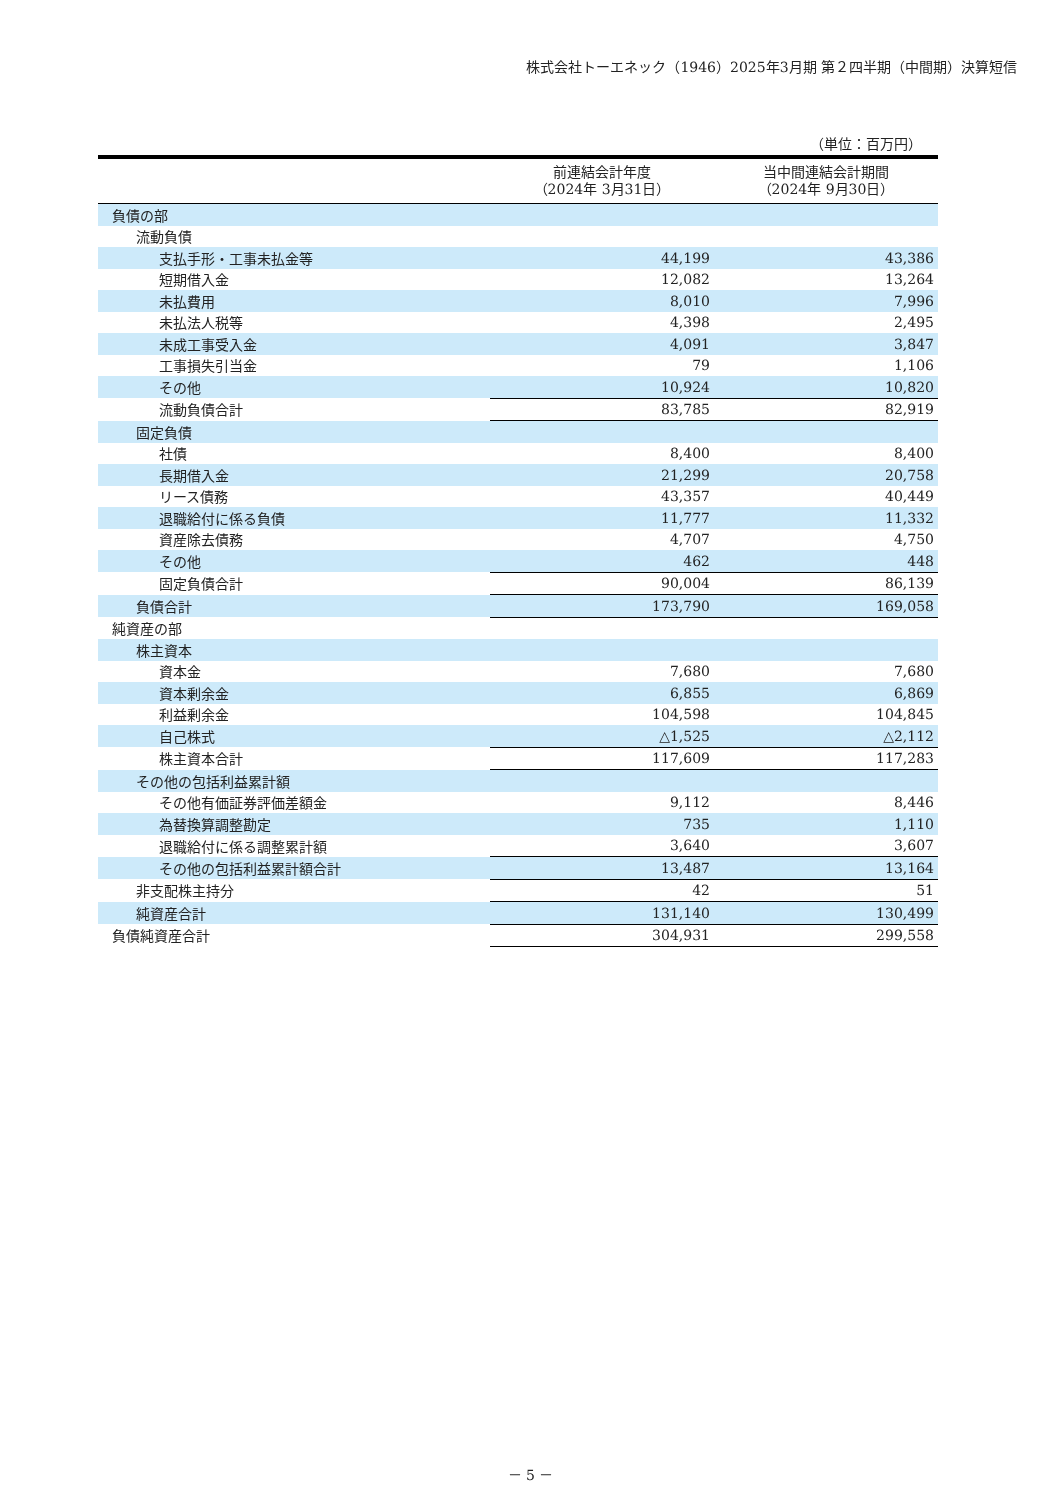株式会社トーエネック（1946）2025年3月期 第２四半期（中間期）決算短信
（単位：百万円）
| | 前連結会計年度 （2024年 3月31日） | 当中間連結会計期間 （2024年 9月30日） |
| --- | --- | --- |
| 負債の部 | | |
| 流動負債 | | |
| 支払手形・工事未払金等 | 44,199 | 43,386 |
| 短期借入金 | 12,082 | 13,264 |
| 未払費用 | 8,010 | 7,996 |
| 未払法人税等 | 4,398 | 2,495 |
| 未成工事受入金 | 4,091 | 3,847 |
| 工事損失引当金 | 79 | 1,106 |
| その他 | 10,924 | 10,820 |
| 流動負債合計 | 83,785 | 82,919 |
| 固定負債 | | |
| 社債 | 8,400 | 8,400 |
| 長期借入金 | 21,299 | 20,758 |
| リース債務 | 43,357 | 40,449 |
| 退職給付に係る負債 | 11,777 | 11,332 |
| 資産除去債務 | 4,707 | 4,750 |
| その他 | 462 | 448 |
| 固定負債合計 | 90,004 | 86,139 |
| 負債合計 | 173,790 | 169,058 |
| 純資産の部 | | |
| 株主資本 | | |
| 資本金 | 7,680 | 7,680 |
| 資本剰余金 | 6,855 | 6,869 |
| 利益剰余金 | 104,598 | 104,845 |
| 自己株式 | △1,525 | △2,112 |
| 株主資本合計 | 117,609 | 117,283 |
| その他の包括利益累計額 | | |
| その他有価証券評価差額金 | 9,112 | 8,446 |
| 為替換算調整勘定 | 735 | 1,110 |
| 退職給付に係る調整累計額 | 3,640 | 3,607 |
| その他の包括利益累計額合計 | 13,487 | 13,164 |
| 非支配株主持分 | 42 | 51 |
| 純資産合計 | 131,140 | 130,499 |
| 負債純資産合計 | 304,931 | 299,558 |
－ 5 －